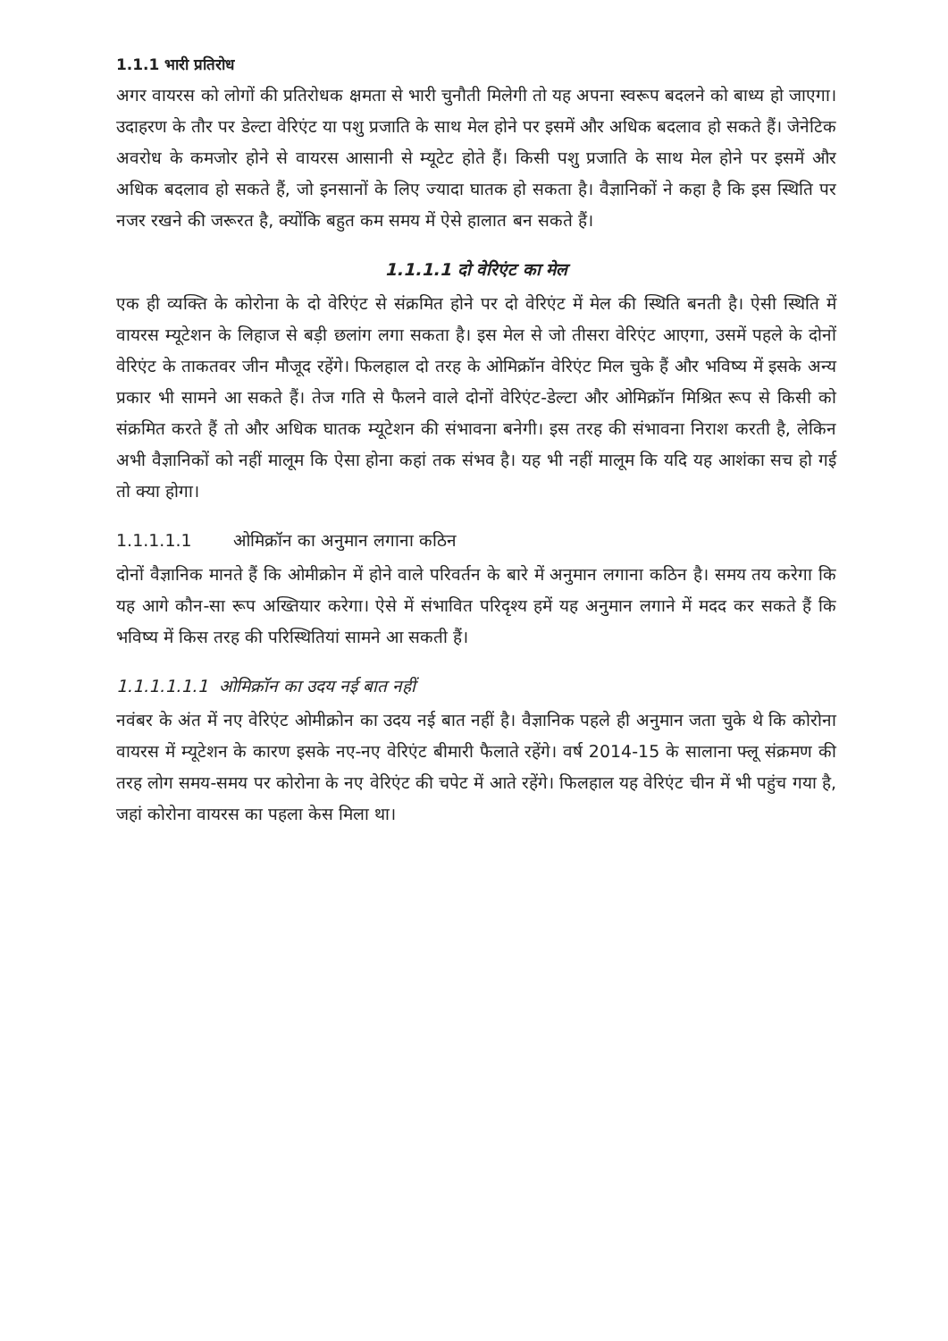1.1.1 भारी प्रतिरोध
अगर वायरस को लोगों की प्रतिरोधक क्षमता से भारी चुनौती मिलेगी तो यह अपना स्वरूप बदलने को बाध्य हो जाएगा। उदाहरण के तौर पर डेल्टा वेरिएंट या पशु प्रजाति के साथ मेल होने पर इसमें और अधिक बदलाव हो सकते हैं। जेनेटिक अवरोध के कमजोर होने से वायरस आसानी से म्यूटेट होते हैं। किसी पशु प्रजाति के साथ मेल होने पर इसमें और अधिक बदलाव हो सकते हैं, जो इनसानों के लिए ज्यादा घातक हो सकता है। वैज्ञानिकों ने कहा है कि इस स्थिति पर नजर रखने की जरूरत है, क्योंकि बहुत कम समय में ऐसे हालात बन सकते हैं।
1.1.1.1 दो वेरिएंट का मेल
एक ही व्यक्ति के कोरोना के दो वेरिएंट से संक्रमित होने पर दो वेरिएंट में मेल की स्थिति बनती है। ऐसी स्थिति में वायरस म्यूटेशन के लिहाज से बड़ी छलांग लगा सकता है। इस मेल से जो तीसरा वेरिएंट आएगा, उसमें पहले के दोनों वेरिएंट के ताकतवर जीन मौजूद रहेंगे। फिलहाल दो तरह के ओमिक्रॉन वेरिएंट मिल चुके हैं और भविष्य में इसके अन्य प्रकार भी सामने आ सकते हैं। तेज गति से फैलने वाले दोनों वेरिएंट-डेल्टा और ओमिक्रॉन मिश्रित रूप से किसी को संक्रमित करते हैं तो और अधिक घातक म्यूटेशन की संभावना बनेगी। इस तरह की संभावना निराश करती है, लेकिन अभी वैज्ञानिकों को नहीं मालूम कि ऐसा होना कहां तक संभव है। यह भी नहीं मालूम कि यदि यह आशंका सच हो गई तो क्या होगा।
1.1.1.1.1 ओमिक्रॉन का अनुमान लगाना कठिन
दोनों वैज्ञानिक मानते हैं कि ओमीक्रोन में होने वाले परिवर्तन के बारे में अनुमान लगाना कठिन है। समय तय करेगा कि यह आगे कौन-सा रूप अख्तियार करेगा। ऐसे में संभावित परिदृश्य हमें यह अनुमान लगाने में मदद कर सकते हैं कि भविष्य में किस तरह की परिस्थितियां सामने आ सकती हैं।
1.1.1.1.1.1 ओमिक्रॉन का उदय नई बात नहीं
नवंबर के अंत में नए वेरिएंट ओमीक्रोन का उदय नई बात नहीं है। वैज्ञानिक पहले ही अनुमान जता चुके थे कि कोरोना वायरस में म्यूटेशन के कारण इसके नए-नए वेरिएंट बीमारी फैलाते रहेंगे। वर्ष 2014-15 के सालाना फ्लू संक्रमण की तरह लोग समय-समय पर कोरोना के नए वेरिएंट की चपेट में आते रहेंगे। फिलहाल यह वेरिएंट चीन में भी पहुंच गया है, जहां कोरोना वायरस का पहला केस मिला था।